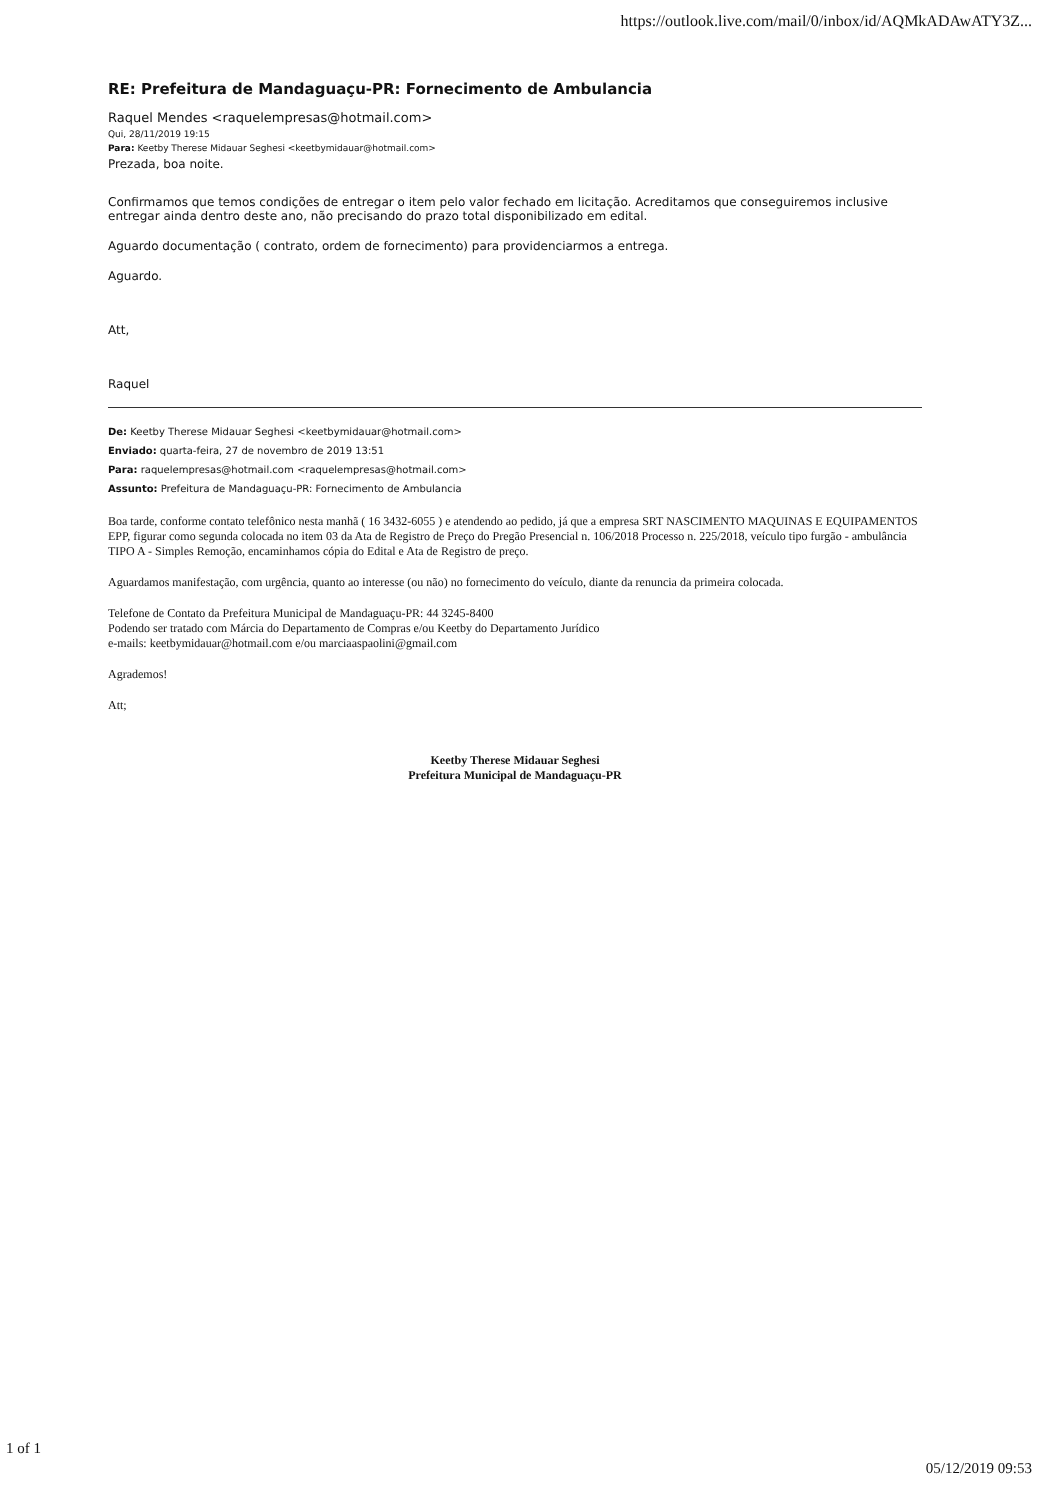https://outlook.live.com/mail/0/inbox/id/AQMkADAwATY3Z...
RE: Prefeitura de Mandaguaçu-PR: Fornecimento de Ambulancia
Raquel Mendes <raquelempresas@hotmail.com>
Qui, 28/11/2019 19:15
Para: Keetby Therese Midauar Seghesi <keetbymidauar@hotmail.com>
Prezada, boa noite.
Confirmamos que temos condições de entregar o item pelo valor fechado em licitação. Acreditamos que conseguiremos inclusive entregar ainda dentro deste ano, não precisando do prazo total disponibilizado em edital.
Aguardo documentação ( contrato, ordem de fornecimento) para providenciarmos a entrega.
Aguardo.
Att,
Raquel
De: Keetby Therese Midauar Seghesi <keetbymidauar@hotmail.com>
Enviado: quarta-feira, 27 de novembro de 2019 13:51
Para: raquelempresas@hotmail.com <raquelempresas@hotmail.com>
Assunto: Prefeitura de Mandaguaçu-PR: Fornecimento de Ambulancia
Boa tarde, conforme contato telefônico nesta manhã ( 16 3432-6055 ) e atendendo ao pedido, já que a empresa SRT NASCIMENTO MAQUINAS E EQUIPAMENTOS EPP, figurar como segunda colocada no item 03 da Ata de Registro de Preço do Pregão Presencial n. 106/2018 Processo n. 225/2018, veículo tipo furgão - ambulância TIPO A - Simples Remoção, encaminhamos cópia do Edital e Ata de Registro de preço.
Aguardamos manifestação, com urgência, quanto ao interesse (ou não) no fornecimento do veículo, diante da renuncia da primeira colocada.
Telefone de Contato da Prefeitura Municipal de Mandaguaçu-PR: 44 3245-8400
Podendo ser tratado com Márcia do Departamento de Compras e/ou Keetby do Departamento Jurídico
e-mails: keetbymidauar@hotmail.com e/ou marciaaspaolini@gmail.com
Agrademos!
Att;
Keetby Therese Midauar Seghesi
Prefeitura Municipal de Mandaguaçu-PR
1 of 1 05/12/2019 09:53